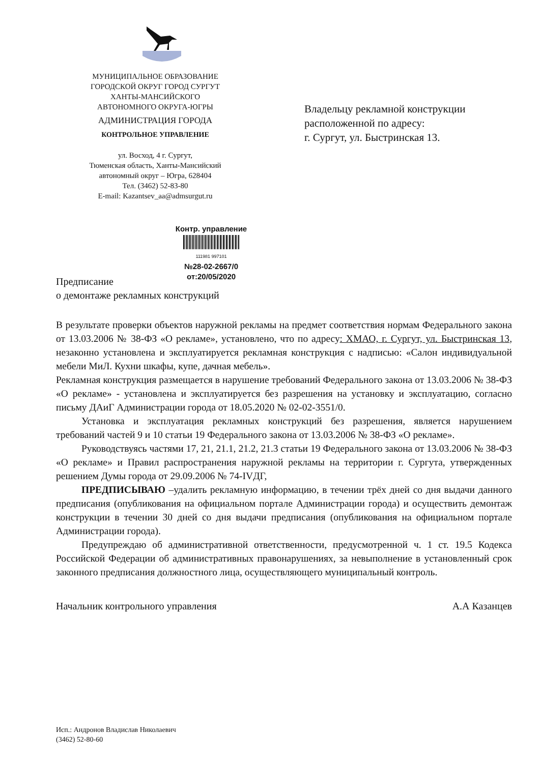МУНИЦИПАЛЬНОЕ ОБРАЗОВАНИЕ
ГОРОДСКОЙ ОКРУГ ГОРОД СУРГУТ
ХАНТЫ-МАНСИЙСКОГО
АВТОНОМНОГО ОКРУГА-ЮГРЫ
АДМИНИСТРАЦИЯ ГОРОДА
КОНТРОЛЬНОЕ УПРАВЛЕНИЕ
ул. Восход, 4 г. Сургут,
Тюменская область, Ханты-Мансийский
автономный округ – Югра, 628404
Тел. (3462) 52-83-80
E-mail: Kazantsev_aa@admsurgut.ru
Владельцу рекламной конструкции
расположенной по адресу:
г. Сургут, ул. Быстринская 13.
Контр. управление
111981 997101
№28-02-2667/0
от:20/05/2020
Предписание
о демонтаже рекламных конструкций
В результате проверки объектов наружной рекламы на предмет соответствия нормам Федерального закона от 13.03.2006 № 38-ФЗ «О рекламе», установлено, что по адресу: ХМАО, г. Сургут, ул. Быстринская 13, незаконно установлена и эксплуатируется рекламная конструкция с надписью: «Салон индивидуальной мебели МиЛ. Кухни шкафы, купе, дачная мебель».
Рекламная конструкция размещается в нарушение требований Федерального закона от 13.03.2006 № 38-ФЗ «О рекламе» - установлена и эксплуатируется без разрешения на установку и эксплуатацию, согласно письму ДАиГ Администрации города от 18.05.2020 № 02-02-3551/0.
Установка и эксплуатация рекламных конструкций без разрешения, является нарушением требований частей 9 и 10 статьи 19 Федерального закона от 13.03.2006 № 38-ФЗ «О рекламе».
Руководствуясь частями 17, 21, 21.1, 21.2, 21.3 статьи 19 Федерального закона от 13.03.2006 № 38-ФЗ «О рекламе» и Правил распространения наружной рекламы на территории г. Сургута, утвержденных решением Думы города от 29.09.2006 № 74-IVДГ,
ПРЕДПИСЫВАЮ –удалить рекламную информацию, в течении трёх дней со дня выдачи данного предписания (опубликования на официальном портале Администрации города) и осуществить демонтаж конструкции в течении 30 дней со дня выдачи предписания (опубликования на официальном портале Администрации города).
Предупреждаю об административной ответственности, предусмотренной ч. 1 ст. 19.5 Кодекса Российской Федерации об административных правонарушениях, за невыполнение в установленный срок законного предписания должностного лица, осуществляющего муниципальный контроль.
Начальник контрольного управления А.А Казанцев
Исп.: Андронов Владислав Николаевич
(3462) 52-80-60